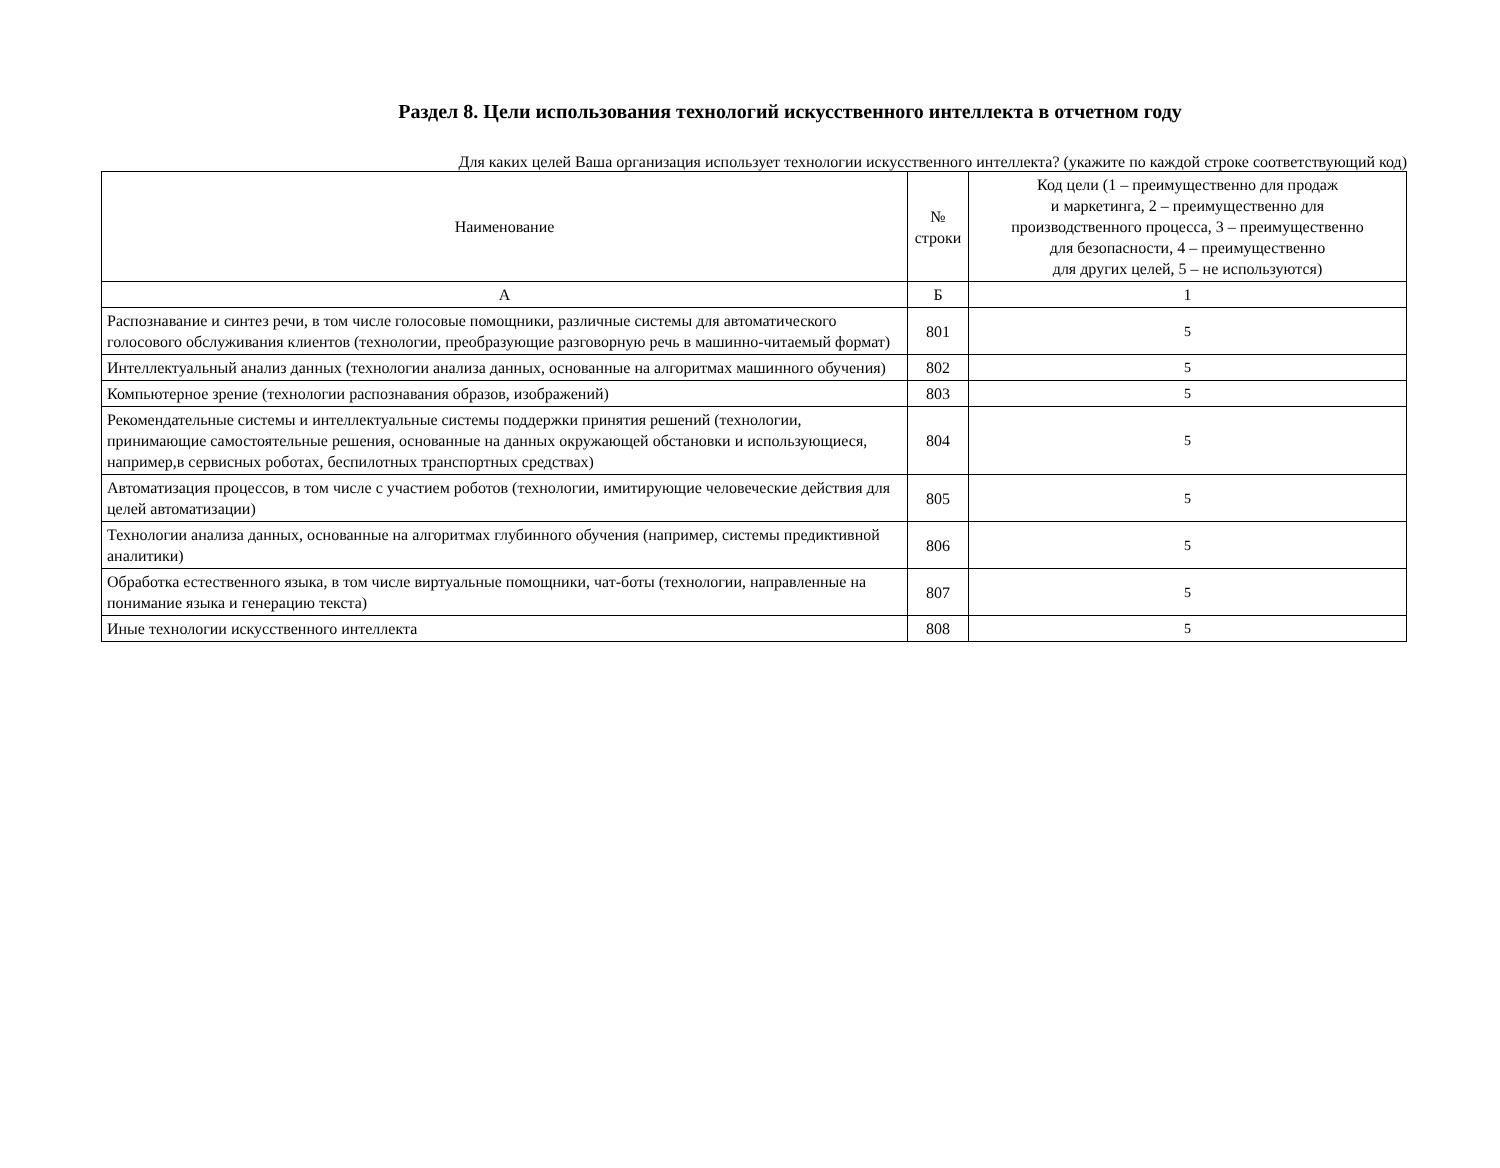Раздел 8. Цели использования технологий искусственного интеллекта в отчетном году
Для каких целей Ваша организация использует технологии искусственного интеллекта? (укажите по каждой строке соответствующий код)
| Наименование | № строки | Код цели (1 – преимущественно для продаж и маркетинга, 2 – преимущественно для производственного процесса, 3 – преимущественно для безопасности, 4 – преимущественно для других целей, 5 – не используются) |
| --- | --- | --- |
| А | Б | 1 |
| Распознавание и синтез речи, в том числе голосовые помощники, различные системы для автоматического голосового обслуживания клиентов (технологии, преобразующие разговорную речь в машинно-читаемый формат) | 801 | 5 |
| Интеллектуальный анализ данных (технологии анализа данных, основанные на алгоритмах машинного обучения) | 802 | 5 |
| Компьютерное зрение (технологии распознавания образов, изображений) | 803 | 5 |
| Рекомендательные системы и интеллектуальные системы поддержки принятия решений (технологии, принимающие самостоятельные решения, основанные на данных окружающей обстановки и использующиеся, например,в сервисных роботах, беспилотных транспортных средствах) | 804 | 5 |
| Автоматизация процессов, в том числе с участием роботов (технологии, имитирующие человеческие действия для целей автоматизации) | 805 | 5 |
| Технологии анализа данных, основанные на алгоритмах глубинного обучения (например, системы предиктивной аналитики) | 806 | 5 |
| Обработка естественного языка, в том числе виртуальные помощники, чат-боты (технологии, направленные на понимание языка и генерацию текста) | 807 | 5 |
| Иные технологии искусственного интеллекта | 808 | 5 |